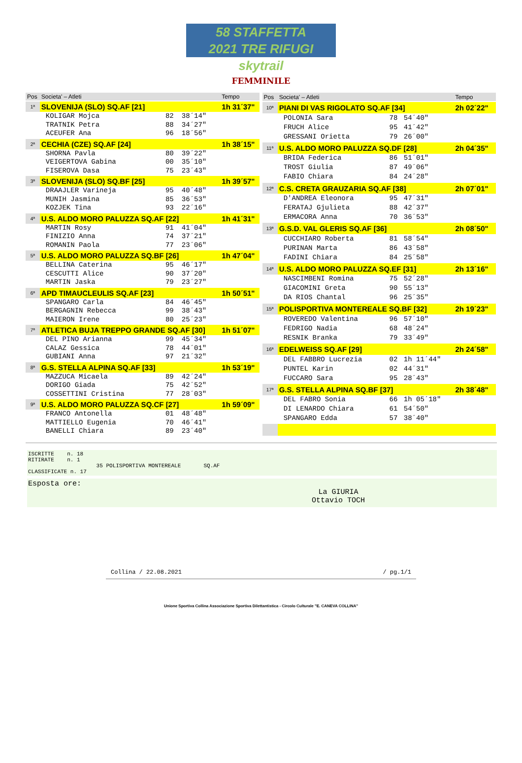58 STAFFETTA
2021 TRE RIFUGI skytrail
FEMMINILE
| Pos | Societa' – Atleti | | | Tempo |
| --- | --- | --- | --- | --- |
| 1ª | SLOVENIJA (SLO) SQ.AF [21] | | | 1h 31´37" |
| | KOLIGAR Mojca | 82 | 38´14" | |
| | TRATNIK Petra | 88 | 34´27" | |
| | ACEUFER Ana | 96 | 18´56" | |
| 2ª | CECHIA (CZE) SQ.AF [24] | | | 1h 38´15" |
| | SHORNA Pavla | 80 | 39´22" | |
| | VEIGERTOVA Gabina | 00 | 35´10" | |
| | FISEROVA Dasa | 75 | 23´43" | |
| 3ª | SLOVENIJA (SLO) SQ.BF [25] | | | 1h 39´57" |
| | DRAAJLER Varineja | 95 | 40´48" | |
| | MUNIH Jasmina | 85 | 36´53" | |
| | KOZJEK Tina | 93 | 22´16" | |
| 4ª | U.S. ALDO MORO PALUZZA SQ.AF [22] | | | 1h 41´31" |
| | MARTIN Rosy | 91 | 41´04" | |
| | FINIZIO Anna | 74 | 37´21" | |
| | ROMANIN Paola | 77 | 23´06" | |
| 5ª | U.S. ALDO MORO PALUZZA SQ.BF [26] | | | 1h 47´04" |
| | BELLINA Caterina | 95 | 46´17" | |
| | CESCUTTI Alice | 90 | 37´20" | |
| | MARTIN Jaska | 79 | 23´27" | |
| 6ª | APD TIMAUCLEULIS SQ.AF [23] | | | 1h 50´51" |
| | SPANGARO Carla | 84 | 46´45" | |
| | BERGAGNIN Rebecca | 99 | 38´43" | |
| | MAIERON Irene | 80 | 25´23" | |
| 7ª | ATLETICA BUJA TREPPO GRANDE SQ.AF [30] | | | 1h 51´07" |
| | DEL PINO Arianna | 99 | 45´34" | |
| | CALAZ Gessica | 78 | 44´01" | |
| | GUBIANI Anna | 97 | 21´32" | |
| 8ª | G.S. STELLA ALPINA SQ.AF [33] | | | 1h 53´19" |
| | MAZZUCA Micaela | 89 | 42´24" | |
| | DORIGO Giada | 75 | 42´52" | |
| | COSSETTINI Cristina | 77 | 28´03" | |
| 9ª | U.S. ALDO MORO PALUZZA SQ.CF [27] | | | 1h 59´09" |
| | FRANCO Antonella | 01 | 48´48" | |
| | MATTIELLO Eugenia | 70 | 46´41" | |
| | BANELLI Chiara | 89 | 23´40" | |
| Pos | Societa' – Atleti | | | Tempo |
| --- | --- | --- | --- | --- |
| 10ª | PIANI DI VAS RIGOLATO SQ.AF [34] | | | 2h 02´22" |
| | POLONIA Sara | 78 | 54´40" | |
| | FRUCH Alice | 95 | 41´42" | |
| | GRESSANI Orietta | 79 | 26´00" | |
| 11ª | U.S. ALDO MORO PALUZZA SQ.DF [28] | | | 2h 04´35" |
| | BRIDA Federica | 86 | 51´01" | |
| | TROST Giulia | 87 | 49´06" | |
| | FABIO Chiara | 84 | 24´28" | |
| 12ª | C.S. CRETA GRAUZARIA SQ.AF [38] | | | 2h 07´01" |
| | D'ANDREA Eleonora | 95 | 47´31" | |
| | FERATAJ Gjulieta | 88 | 42´37" | |
| | ERMACORA Anna | 70 | 36´53" | |
| 13ª | G.S.D. VAL GLERIS SQ.AF [36] | | | 2h 08´50" |
| | CUCCHIARO Roberta | 81 | 58´54" | |
| | PURINAN Marta | 86 | 43´58" | |
| | FADINI Chiara | 84 | 25´58" | |
| 14ª | U.S. ALDO MORO PALUZZA SQ.EF [31] | | | 2h 13´16" |
| | NASCIMBENI Romina | 75 | 52´28" | |
| | GIACOMINI Greta | 90 | 55´13" | |
| | DA RIOS Chantal | 96 | 25´35" | |
| 15ª | POLISPORTIVA MONTEREALE SQ.BF [32] | | | 2h 19´23" |
| | ROVEREDO Valentina | 96 | 57´10" | |
| | FEDRIGO Nadia | 68 | 48´24" | |
| | RESNIK Branka | 79 | 33´49" | |
| 16ª | EDELWEISS SQ.AF [29] | | | 2h 24´58" |
| | DEL FABBRO Lucrezia | 02 | 1h 11´44" | |
| | PUNTEL Karin | 02 | 44´31" | |
| | FUCCARO Sara | 95 | 28´43" | |
| 17ª | G.S. STELLA ALPINA SQ.BF [37] | | | 2h 38´48" |
| | DEL FABRO Sonia | 66 | 1h 05´18" | |
| | DI LENARDO Chiara | 61 | 54´50" | |
| | SPANGARO Edda | 57 | 38´40" | |
ISCRITTE n. 18
RITIRATE n. 1
35 POLISPORTIVA MONTEREALE SQ.AF
CLASSIFICATE n. 17
Esposta ore:
La GIURIA
Ottavio TOCH
Collina / 22.08.2021 / pg.1/1
Unione Sportiva Collina Associazione Sportiva Dilettantistica - Circolo Culturale "E. CANEVA COLLINA"